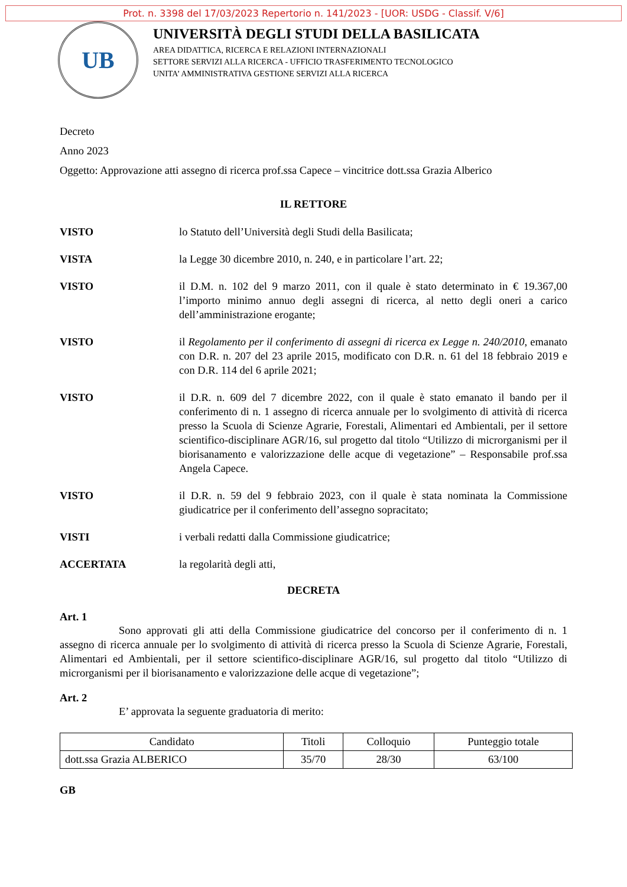Prot. n. 3398 del 17/03/2023 Repertorio n. 141/2023 - [UOR: USDG - Classif. V/6]
UB
UNIVERSITÀ DEGLI STUDI DELLA BASILICATA
AREA DIDATTICA, RICERCA E RELAZIONI INTERNAZIONALI
SETTORE SERVIZI ALLA RICERCA - UFFICIO TRASFERIMENTO TECNOLOGICO
UNITA’ AMMINISTRATIVA GESTIONE SERVIZI ALLA RICERCA
Decreto
Anno 2023
Oggetto: Approvazione atti assegno di ricerca prof.ssa Capece – vincitrice dott.ssa Grazia Alberico
IL RETTORE
VISTO lo Statuto dell’Università degli Studi della Basilicata;
VISTA la Legge 30 dicembre 2010, n. 240, e in particolare l’art. 22;
VISTO il D.M. n. 102 del 9 marzo 2011, con il quale è stato determinato in € 19.367,00 l’importo minimo annuo degli assegni di ricerca, al netto degli oneri a carico dell’amministrazione erogante;
VISTO il Regolamento per il conferimento di assegni di ricerca ex Legge n. 240/2010, emanato con D.R. n. 207 del 23 aprile 2015, modificato con D.R. n. 61 del 18 febbraio 2019 e con D.R. 114 del 6 aprile 2021;
VISTO il D.R. n. 609 del 7 dicembre 2022, con il quale è stato emanato il bando per il conferimento di n. 1 assegno di ricerca annuale per lo svolgimento di attività di ricerca presso la Scuola di Scienze Agrarie, Forestali, Alimentari ed Ambientali, per il settore scientifico-disciplinare AGR/16, sul progetto dal titolo “Utilizzo di microrganismi per il biorisanamento e valorizzazione delle acque di vegetazione” – Responsabile prof.ssa Angela Capece.
VISTO il D.R. n. 59 del 9 febbraio 2023, con il quale è stata nominata la Commissione giudicatrice per il conferimento dell’assegno sopracitato;
VISTI i verbali redatti dalla Commissione giudicatrice;
ACCERTATA la regolarità degli atti,
DECRETA
Art. 1
Sono approvati gli atti della Commissione giudicatrice del concorso per il conferimento di n. 1 assegno di ricerca annuale per lo svolgimento di attività di ricerca presso la Scuola di Scienze Agrarie, Forestali, Alimentari ed Ambientali, per il settore scientifico-disciplinare AGR/16, sul progetto dal titolo “Utilizzo di microrganismi per il biorisanamento e valorizzazione delle acque di vegetazione”;
Art. 2
E’ approvata la seguente graduatoria di merito:
| Candidato | Titoli | Colloquio | Punteggio totale |
| --- | --- | --- | --- |
| dott.ssa Grazia ALBERICO | 35/70 | 28/30 | 63/100 |
GB